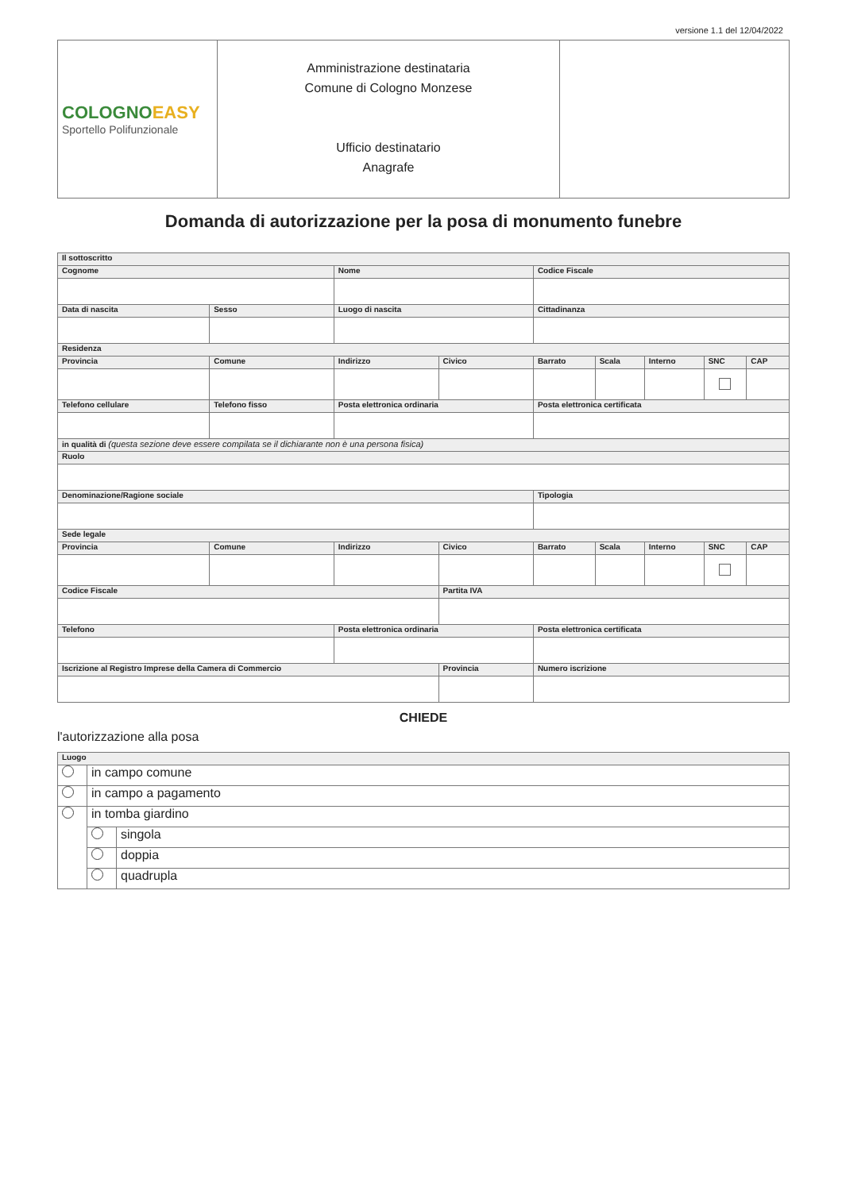versione 1.1 del 12/04/2022
| COLOGNO EASY Sportello Polifunzionale | Amministrazione destinataria Comune di Cologno Monzese Ufficio destinatario Anagrafe | |
Domanda di autorizzazione per la posa di monumento funebre
| Il sottoscritto | | | | | | | | | | |
| --- | --- | --- | --- | --- | --- | --- | --- | --- | --- | --- |
| Cognome | | | Nome | | | Codice Fiscale | | | | |
| Data di nascita | | Sesso | Luogo di nascita | | | Cittadinanza | | | | |
| Residenza | | | | | | | | | | |
| Provincia | Comune | | | Indirizzo | Civico | Barrato | Scala | Interno | SNC | CAP |
| Telefono cellulare | | Telefono fisso | | Posta elettronica ordinaria | | Posta elettronica certificata | | | | |
| in qualità di (questa sezione deve essere compilata se il dichiarante non è una persona fisica) | | | | | | | | | | |
| Ruolo | | | | | | | | | | |
| Denominazione/Ragione sociale | | | | | | Tipologia | | | | |
| Sede legale | | | | | | | | | | |
| Provincia | Comune | | | Indirizzo | Civico | Barrato | Scala | Interno | SNC | CAP |
| Codice Fiscale | | | | | Partita IVA | | | | | |
| Telefono | | | Posta elettronica ordinaria | | | Posta elettronica certificata | | | | |
| Iscrizione al Registro Imprese della Camera di Commercio | | | | | Provincia | Numero iscrizione | | | | |
CHIEDE
l'autorizzazione alla posa
| Luogo | | |
| --- | --- | --- |
| | in campo comune | |
| | in campo a pagamento | |
| | in tomba giardino | |
| | | singola |
| | | doppia |
| | | quadrupla |